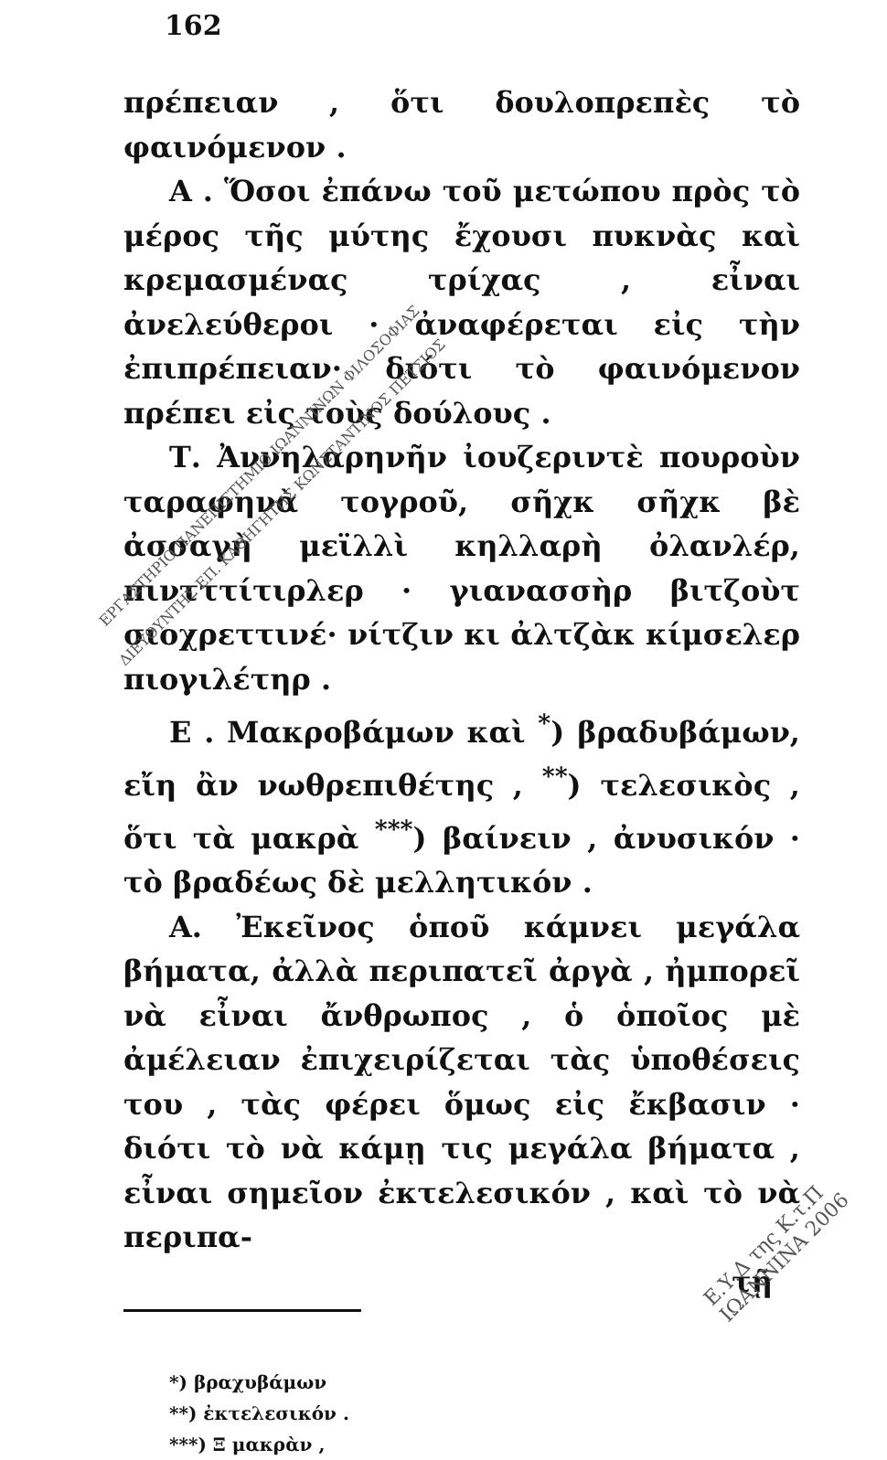162
πρέπειαν , ὅτι δουλοπρεπὲς τὸ φαινόμενον .
Α . Ὅσοι ἐπάνω τοῦ μετώπου πρὸς τὸ μέρος τῆς μύτης ἔχουσι πυκνὰς καὶ κρεμασμένας τρίχας , εἶναι ἀνελεύθεροι · ἀναφέρεται εἰς τὴν ἐπιπρέπειαν· διότι τὸ φαινόμενον πρέπει εἰς τοὺς δούλους .
Τ. Ἀννηλαρηνῆν ἰουζεριντὲ πουροὺν ταραφηνὰ τογροῦ, σῆχκ σῆχκ βὲ ἀσσαγὴ μεϊλλὶ κηλλαρὴ ὀλανλέρ, πιντττίτιρλερ · γιανασσὴρ βιτζοὺτ σιοχρεττινέ· νίτζιν κι ἀλτζὰκ κίμσελερ πιογιλέτηρ .
Ε . Μακροβάμων καὶ <sup>*</sup>) βραδυβάμων, εἴη ἂν νωθρεπιθέτης , <sup>**</sup>) τελεσικὸς , ὅτι τὰ μακρὰ <sup>***</sup>) βαίνειν , ἀνυσικόν · τὸ βραδέως δὲ μελλητικόν .
Α. Ἐκεῖνος ὁποῦ κάμνει μεγάλα βήματα, ἀλλὰ περιπατεῖ ἀργὰ , ἠμπορεῖ νὰ εἶναι ἄνθρωπος , ὁ ὁποῖος μὲ ἀμέλειαν ἐπιχειρίζεται τὰς ὑποθέσεις του , τὰς φέρει ὅμως εἰς ἔκβασιν · διότι τὸ νὰ κάμῃ τις μεγάλα βήματα , εἶναι σημεῖον ἐκτελεσικόν , καὶ τὸ νὰ περιπα-
τῇ
*) βραχυβάμων
**) ἐκτελεσικόν .
***) Ξ μακρὰν ,
ΕΡΓΑΣΤΗΡΙΟ ΠΑΝΕΠΙΣΤΗΜΙΟ ΙΩΑΝΝΙΝΩΝ ΦΙΛΟΣΟΦΙΑΣ
ΔΙΕΥΘΥΝΤΗΣ ΕΠ. ΚΑΘΗΓΗΤΗΣ ΚΩΝΣΤΑΝΤΙΝΟΣ ΠΕΤΣΙΟΣ
Ε.Υ.Δ της Κ.τ.Π ΙΩΑΝΝΙΝΑ 2006